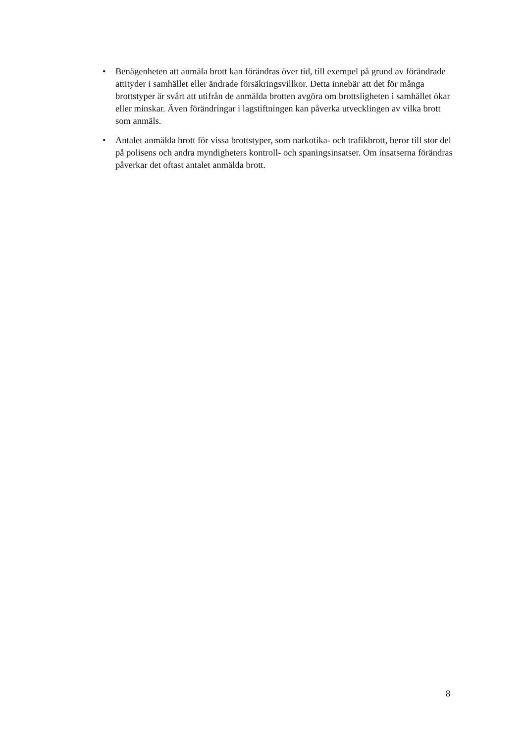• Benägenheten att anmäla brott kan förändras över tid, till exempel på grund av förändrade attityder i samhället eller ändrade försäkringsvillkor. Detta innebär att det för många brottstyper är svårt att utifrån de anmälda brotten avgöra om brottsligheten i samhället ökar eller minskar. Även förändringar i lagstiftningen kan påverka utvecklingen av vilka brott som anmäls.
• Antalet anmälda brott för vissa brottstyper, som narkotika- och trafikbrott, beror till stor del på polisens och andra myndigheters kontroll- och spaningsinsatser. Om insatserna förändras påverkar det oftast antalet anmälda brott.
8